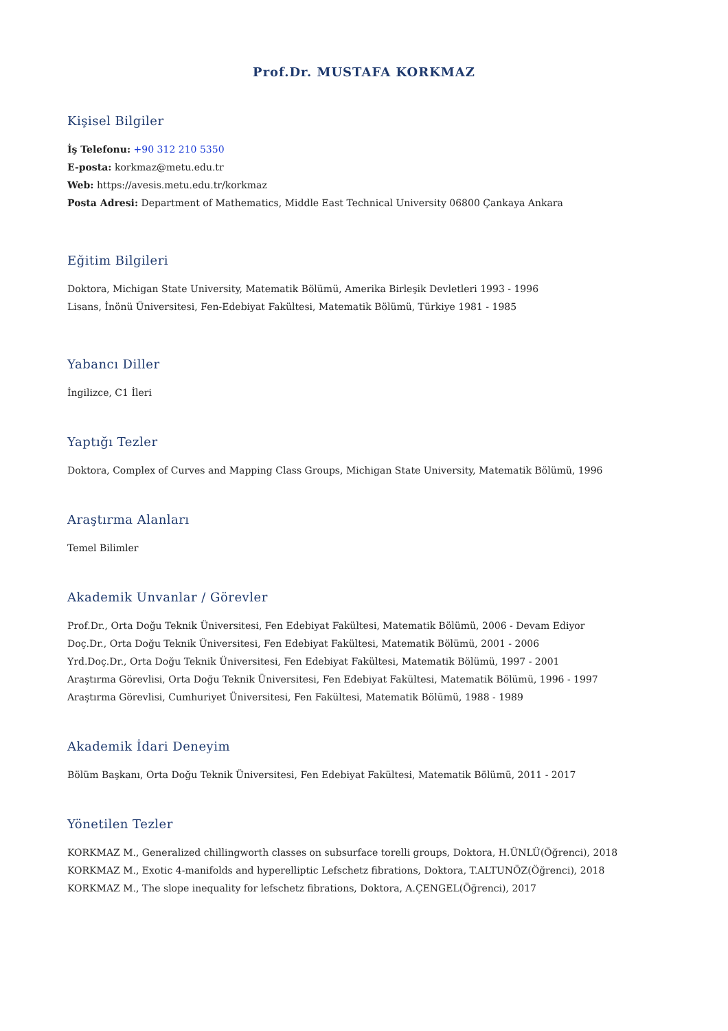Prof.Dr. MUSTAFA KORKMAZ
Kişisel Bilgiler
İş Telefonu: +90 312 210 5350
E-posta: korkmaz@metu.edu.tr
Web: https://avesis.metu.edu.tr/korkmaz
Posta Adresi: Department of Mathematics, Middle East Technical University 06800 Çankaya Ankara
Eğitim Bilgileri
Doktora, Michigan State University, Matematik Bölümü, Amerika Birleşik Devletleri 1993 - 1996
Lisans, İnönü Üniversitesi, Fen-Edebiyat Fakültesi, Matematik Bölümü, Türkiye 1981 - 1985
Yabancı Diller
İngilizce, C1 İleri
Yaptığı Tezler
Doktora, Complex of Curves and Mapping Class Groups, Michigan State University, Matematik Bölümü, 1996
Araştırma Alanları
Temel Bilimler
Akademik Unvanlar / Görevler
Prof.Dr., Orta Doğu Teknik Üniversitesi, Fen Edebiyat Fakültesi, Matematik Bölümü, 2006 - Devam Ediyor
Doç.Dr., Orta Doğu Teknik Üniversitesi, Fen Edebiyat Fakültesi, Matematik Bölümü, 2001 - 2006
Yrd.Doç.Dr., Orta Doğu Teknik Üniversitesi, Fen Edebiyat Fakültesi, Matematik Bölümü, 1997 - 2001
Araştırma Görevlisi, Orta Doğu Teknik Üniversitesi, Fen Edebiyat Fakültesi, Matematik Bölümü, 1996 - 1997
Araştırma Görevlisi, Cumhuriyet Üniversitesi, Fen Fakültesi, Matematik Bölümü, 1988 - 1989
Akademik İdari Deneyim
Bölüm Başkanı, Orta Doğu Teknik Üniversitesi, Fen Edebiyat Fakültesi, Matematik Bölümü, 2011 - 2017
Yönetilen Tezler
KORKMAZ M., Generalized chillingworth classes on subsurface torelli groups, Doktora, H.ÜNLÜ(Öğrenci), 2018
KORKMAZ M., Exotic 4-manifolds and hyperelliptic Lefschetz fibrations, Doktora, T.ALTUNÖZ(Öğrenci), 2018
KORKMAZ M., The slope inequality for lefschetz fibrations, Doktora, A.ÇENGEL(Öğrenci), 2017